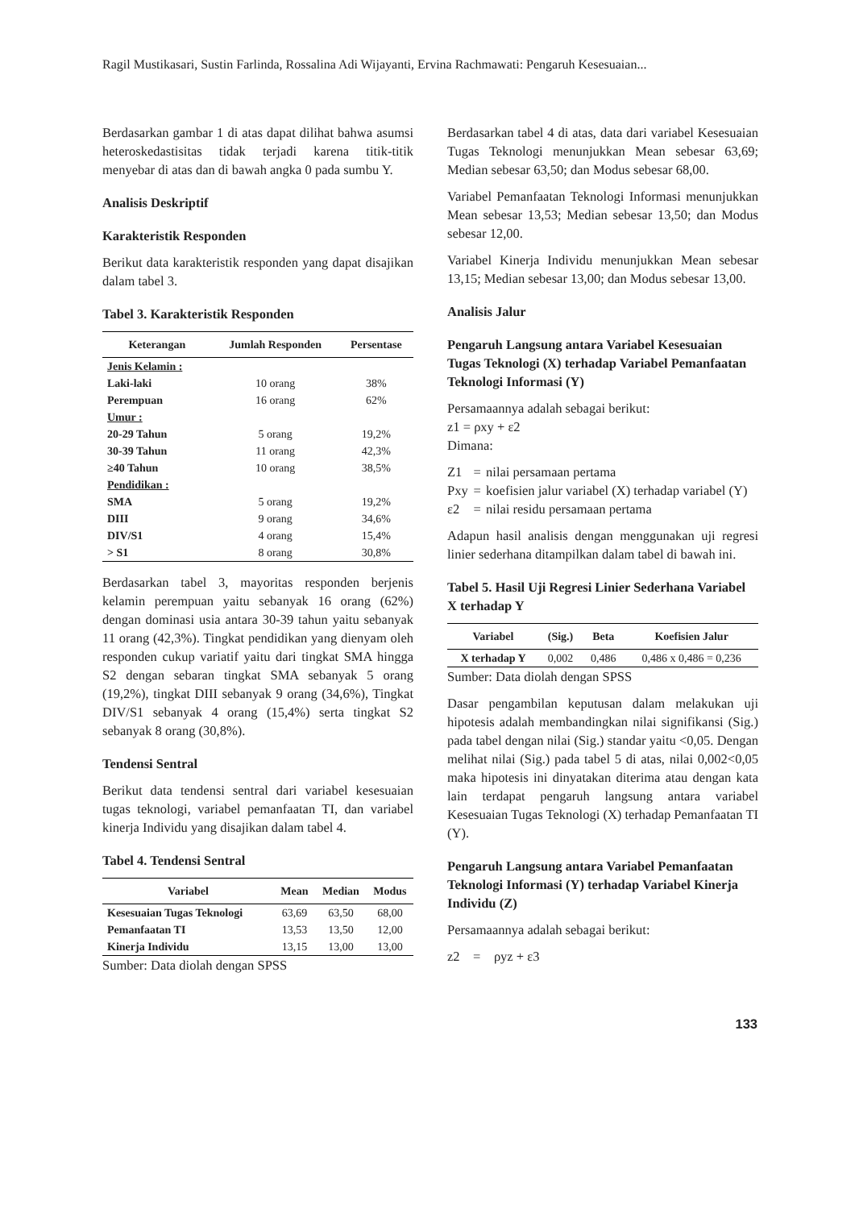Ragil Mustikasari, Sustin Farlinda, Rossalina Adi Wijayanti, Ervina Rachmawati: Pengaruh Kesesuaian...
Berdasarkan gambar 1 di atas dapat dilihat bahwa asumsi heteroskedastisitas tidak terjadi karena titik-titik menyebar di atas dan di bawah angka 0 pada sumbu Y.
Analisis Deskriptif
Karakteristik Responden
Berikut data karakteristik responden yang dapat disajikan dalam tabel 3.
Tabel 3. Karakteristik Responden
| Keterangan | Jumlah Responden | Persentase |
| --- | --- | --- |
| Jenis Kelamin : | | |
| Laki-laki | 10 orang | 38% |
| Perempuan | 16 orang | 62% |
| Umur : | | |
| 20-29 Tahun | 5 orang | 19,2% |
| 30-39 Tahun | 11 orang | 42,3% |
| ≥40 Tahun | 10 orang | 38,5% |
| Pendidikan : | | |
| SMA | 5 orang | 19,2% |
| DIII | 9 orang | 34,6% |
| DIV/S1 | 4 orang | 15,4% |
| > S1 | 8 orang | 30,8% |
Berdasarkan tabel 3, mayoritas responden berjenis kelamin perempuan yaitu sebanyak 16 orang (62%) dengan dominasi usia antara 30-39 tahun yaitu sebanyak 11 orang (42,3%). Tingkat pendidikan yang dienyam oleh responden cukup variatif yaitu dari tingkat SMA hingga S2 dengan sebaran tingkat SMA sebanyak 5 orang (19,2%), tingkat DIII sebanyak 9 orang (34,6%), Tingkat DIV/S1 sebanyak 4 orang (15,4%) serta tingkat S2 sebanyak 8 orang (30,8%).
Tendensi Sentral
Berikut data tendensi sentral dari variabel kesesuaian tugas teknologi, variabel pemanfaatan TI, dan variabel kinerja Individu yang disajikan dalam tabel 4.
Tabel 4. Tendensi Sentral
| Variabel | Mean | Median | Modus |
| --- | --- | --- | --- |
| Kesesuaian Tugas Teknologi | 63,69 | 63,50 | 68,00 |
| Pemanfaatan TI | 13,53 | 13,50 | 12,00 |
| Kinerja Individu | 13,15 | 13,00 | 13,00 |
Sumber: Data diolah dengan SPSS
Berdasarkan tabel 4 di atas, data dari variabel Kesesuaian Tugas Teknologi menunjukkan Mean sebesar 63,69; Median sebesar 63,50; dan Modus sebesar 68,00.
Variabel Pemanfaatan Teknologi Informasi menunjukkan Mean sebesar 13,53; Median sebesar 13,50; dan Modus sebesar 12,00.
Variabel Kinerja Individu menunjukkan Mean sebesar 13,15; Median sebesar 13,00; dan Modus sebesar 13,00.
Analisis Jalur
Pengaruh Langsung antara Variabel Kesesuaian Tugas Teknologi (X) terhadap Variabel Pemanfaatan Teknologi Informasi (Y)
Persamaannya adalah sebagai berikut:
z1 = ρxy + ε2
Dimana:
| Z1 | = | nilai persamaan pertama |
| Pxy | = | koefisien jalur variabel (X) terhadap variabel (Y) |
| ε2 | = | nilai residu persamaan pertama |
Adapun hasil analisis dengan menggunakan uji regresi linier sederhana ditampilkan dalam tabel di bawah ini.
Tabel 5. Hasil Uji Regresi Linier Sederhana Variabel X terhadap Y
| Variabel | (Sig.) | Beta | Koefisien Jalur |
| --- | --- | --- | --- |
| X terhadap Y | 0,002 | 0,486 | 0,486 x 0,486 = 0,236 |
Sumber: Data diolah dengan SPSS
Dasar pengambilan keputusan dalam melakukan uji hipotesis adalah membandingkan nilai signifikansi (Sig.) pada tabel dengan nilai (Sig.) standar yaitu <0,05. Dengan melihat nilai (Sig.) pada tabel 5 di atas, nilai 0,002<0,05 maka hipotesis ini dinyatakan diterima atau dengan kata lain terdapat pengaruh langsung antara variabel Kesesuaian Tugas Teknologi (X) terhadap Pemanfaatan TI (Y).
Pengaruh Langsung antara Variabel Pemanfaatan Teknologi Informasi (Y) terhadap Variabel Kinerja Individu (Z)
Persamaannya adalah sebagai berikut:
z2 = ρyz + ε3
133